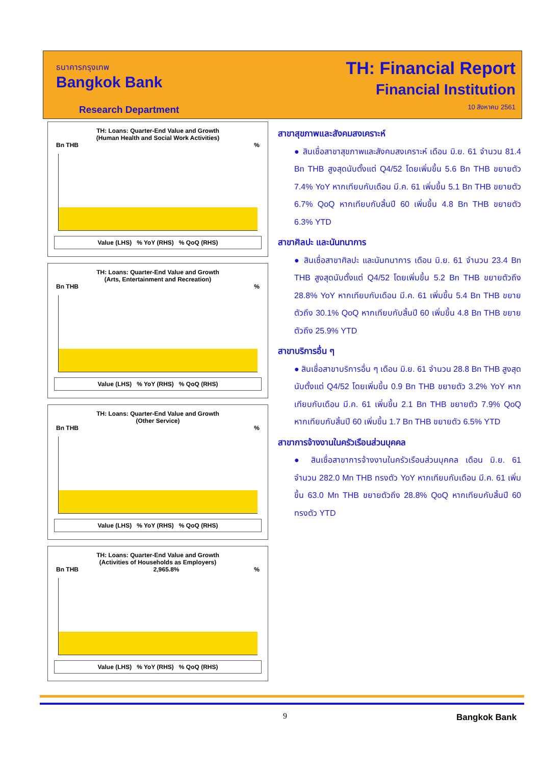ธนาคารกรุงเทพ
Bangkok Bank
Research Department
TH: Financial Report
Financial Institution
10 สิงหาคม 2561
TH: Loans: Quarter-End Value and Growth
(Human Health and Social Work Activities)
Bn THB%
Value (LHS) % YoY (RHS) % QoQ (RHS)
TH: Loans: Quarter-End Value and Growth
(Arts, Entertainment and Recreation)
Bn THB%
Value (LHS) % YoY (RHS) % QoQ (RHS)
TH: Loans: Quarter-End Value and Growth
(Other Service)
Bn THB%
Value (LHS) % YoY (RHS) % QoQ (RHS)
TH: Loans: Quarter-End Value and Growth
(Activities of Households as Employers)
Bn THB 2,965.8%%
Value (LHS) % YoY (RHS) % QoQ (RHS)
สาขาสุขภาพและสังคมสงเคราะห์
● สินเชื่อสาขาสุขภาพและสังคมสงเคราะห์ เดือน มิ.ย. 61 จำนวน 81.4 Bn THB สูงสุดนับตั้งแต่ Q4/52 โดยเพิ่มขึ้น 5.6 Bn THB ขยายตัว 7.4% YoY หากเทียบกับเดือน มี.ค. 61 เพิ่มขึ้น 5.1 Bn THB ขยายตัว 6.7% QoQ หากเทียบกับสิ้นปี 60 เพิ่มขึ้น 4.8 Bn THB ขยายตัว 6.3% YTD
สาขาศิลปะ และนันทนาการ
● สินเชื่อสาขาศิลปะ และนันทนาการ เดือน มิ.ย. 61 จำนวน 23.4 Bn THB สูงสุดนับตั้งแต่ Q4/52 โดยเพิ่มขึ้น 5.2 Bn THB ขยายตัวถึง 28.8% YoY หากเทียบกับเดือน มี.ค. 61 เพิ่มขึ้น 5.4 Bn THB ขยายตัวถึง 30.1% QoQ หากเทียบกับสิ้นปี 60 เพิ่มขึ้น 4.8 Bn THB ขยายตัวถึง 25.9% YTD
สาขาบริการอื่น ๆ
● สินเชื่อสาขาบริการอื่น ๆ เดือน มิ.ย. 61 จำนวน 28.8 Bn THB สูงสุดนับตั้งแต่ Q4/52 โดยเพิ่มขึ้น 0.9 Bn THB ขยายตัว 3.2% YoY หากเทียบกับเดือน มี.ค. 61 เพิ่มขึ้น 2.1 Bn THB ขยายตัว 7.9% QoQ หากเทียบกับสิ้นปี 60 เพิ่มขึ้น 1.7 Bn THB ขยายตัว 6.5% YTD
สาขาการจ้างงานในครัวเรือนส่วนบุคคล
● สินเชื่อสาขาการจ้างงานในครัวเรือนส่วนบุคคล เดือน มิ.ย. 61 จำนวน 282.0 Mn THB ทรงตัว YoY หากเทียบกับเดือน มี.ค. 61 เพิ่มขึ้น 63.0 Mn THB ขยายตัวถึง 28.8% QoQ หากเทียบกับสิ้นปี 60 ทรงตัว YTD
9 Bangkok Bank